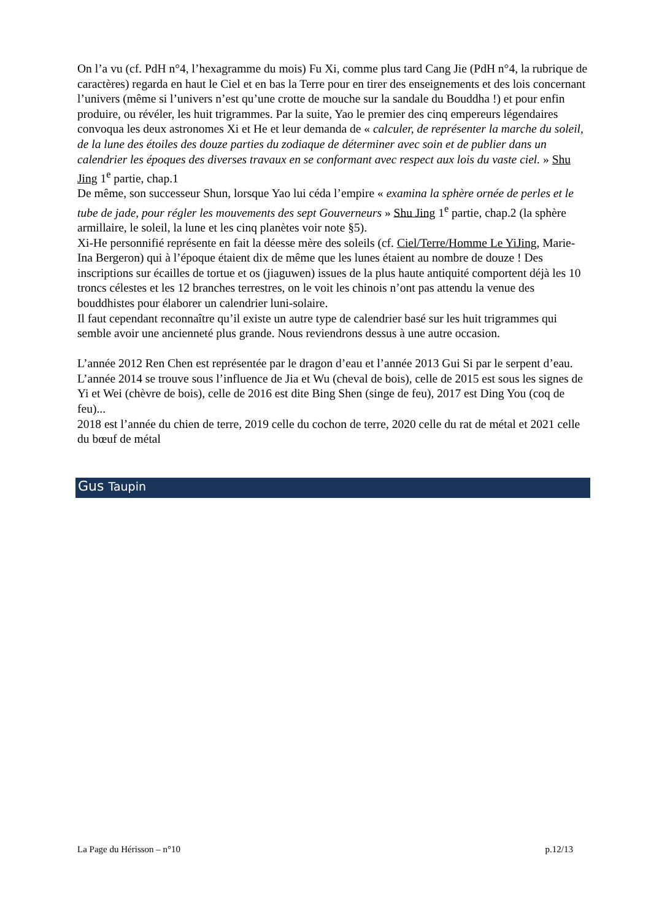On l’a vu (cf. PdH n°4, l’hexagramme du mois) Fu Xi, comme plus tard Cang Jie (PdH n°4, la rubrique de caractères) regarda en haut le Ciel et en bas la Terre pour en tirer des enseignements et des lois concernant l’univers (même si l’univers n’est qu’une crotte de mouche sur la sandale du Bouddha !) et pour enfin produire, ou révéler, les huit trigrammes. Par la suite, Yao le premier des cinq empereurs légendaires convoqua les deux astronomes Xi et He et leur demanda de « calculer, de représenter la marche du soleil, de la lune des étoiles des douze parties du zodiaque de déterminer avec soin et de publier dans un calendrier les époques des diverses travaux en se conformant avec respect aux lois du vaste ciel. » Shu Jing 1<sup>e</sup> partie, chap.1
De même, son successeur Shun, lorsque Yao lui céda l’empire « examina la sphère ornée de perles et le tube de jade, pour régler les mouvements des sept Gouverneurs » Shu Jing 1<sup>e</sup> partie, chap.2 (la sphère armillaire, le soleil, la lune et les cinq planètes voir note §5).
Xi-He personnifié représente en fait la déesse mère des soleils (cf. Ciel/Terre/Homme Le YiJing, Marie-Ina Bergeron) qui à l’époque étaient dix de même que les lunes étaient au nombre de douze ! Des inscriptions sur écailles de tortue et os (jiaguwen) issues de la plus haute antiquité comportent déjà les 10 troncs célestes et les 12 branches terrestres, on le voit les chinois n’ont pas attendu la venue des bouddhistes pour élaborer un calendrier luni-solaire.
Il faut cependant reconnaître qu’il existe un autre type de calendrier basé sur les huit trigrammes qui semble avoir une ancienneté plus grande. Nous reviendrons dessus à une autre occasion.
L’année 2012 Ren Chen est représentée par le dragon d’eau et l’année 2013 Gui Si par le serpent d’eau.
L’année 2014 se trouve sous l’influence de Jia et Wu (cheval de bois), celle de 2015 est sous les signes de Yi et Wei (chèvre de bois), celle de 2016 est dite Bing Shen (singe de feu), 2017 est Ding You (coq de feu)...
2018 est l’année du chien de terre, 2019 celle du cochon de terre, 2020 celle du rat de métal et 2021 celle du bœuf de métal
Gus Taupin
La Page du Hérisson – n°10 p.12/13